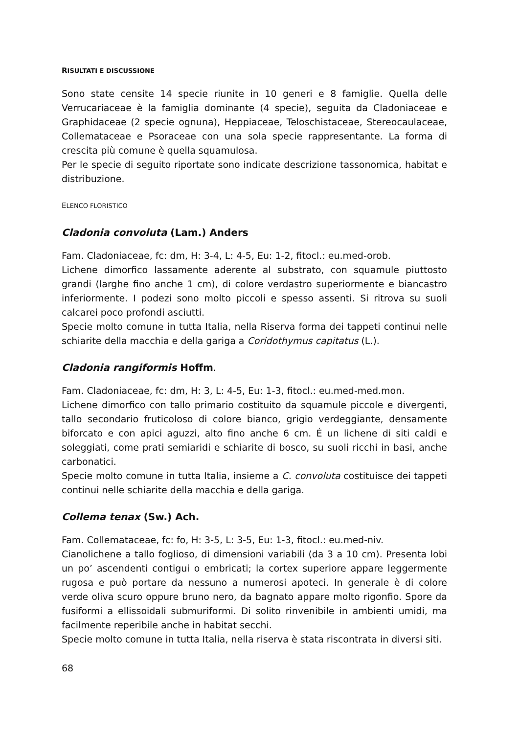RISULTATI E DISCUSSIONE
Sono state censite 14 specie riunite in 10 generi e 8 famiglie. Quella delle Verrucariaceae è la famiglia dominante (4 specie), seguita da Cladoniaceae e Graphidaceae (2 specie ognuna), Heppiaceae, Teloschistaceae, Stereocaulaceae, Collemataceae e Psoraceae con una sola specie rappresentante. La forma di crescita più comune è quella squamulosa.
Per le specie di seguito riportate sono indicate descrizione tassonomica, habitat e distribuzione.
ELENCO FLORISTICO
Cladonia convoluta (Lam.) Anders
Fam. Cladoniaceae, fc: dm, H: 3-4, L: 4-5, Eu: 1-2, fitocl.: eu.med-orob.
Lichene dimorfico lassamente aderente al substrato, con squamule piuttosto grandi (larghe fino anche 1 cm), di colore verdastro superiormente e biancastro inferiormente. I podezi sono molto piccoli e spesso assenti. Si ritrova su suoli calcarei poco profondi asciutti.
Specie molto comune in tutta Italia, nella Riserva forma dei tappeti continui nelle schiarite della macchia e della gariga a Coridothymus capitatus (L.).
Cladonia rangiformis Hoffm.
Fam. Cladoniaceae, fc: dm, H: 3, L: 4-5, Eu: 1-3, fitocl.: eu.med-med.mon.
Lichene dimorfico con tallo primario costituito da squamule piccole e divergenti, tallo secondario fruticoloso di colore bianco, grigio verdeggiante, densamente biforcato e con apici aguzzi, alto fino anche 6 cm. É un lichene di siti caldi e soleggiati, come prati semiaridi e schiarite di bosco, su suoli ricchi in basi, anche carbonatici.
Specie molto comune in tutta Italia, insieme a C. convoluta costituisce dei tappeti continui nelle schiarite della macchia e della gariga.
Collema tenax (Sw.) Ach.
Fam. Collemataceae, fc: fo, H: 3-5, L: 3-5, Eu: 1-3, fitocl.: eu.med-niv.
Cianolichene a tallo foglioso, di dimensioni variabili (da 3 a 10 cm). Presenta lobi un po’ ascendenti contigui o embricati; la cortex superiore appare leggermente rugosa e può portare da nessuno a numerosi apoteci. In generale è di colore verde oliva scuro oppure bruno nero, da bagnato appare molto rigonfio. Spore da fusiformi a ellissoidali submuriformi. Di solito rinvenibile in ambienti umidi, ma facilmente reperibile anche in habitat secchi.
Specie molto comune in tutta Italia, nella riserva è stata riscontrata in diversi siti.
68